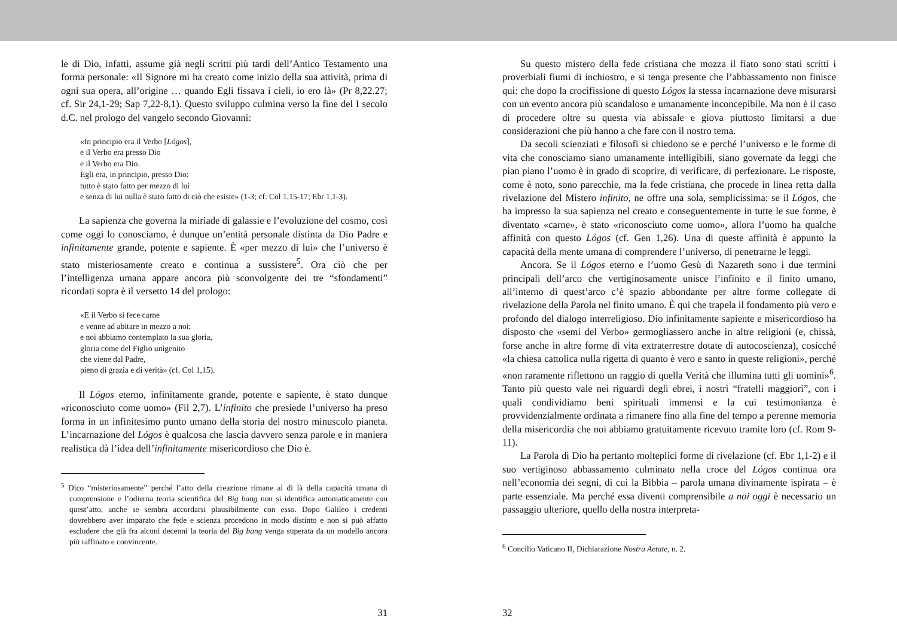le di Dio, infatti, assume già negli scritti più tardi dell’Antico Testamento una forma personale: «Il Signore mi ha creato come inizio della sua attività, prima di ogni sua opera, all’origine … quando Egli fissava i cieli, io ero là» (Pr 8,22.27; cf. Sir 24,1-29; Sap 7,22-8,1). Questo sviluppo culmina verso la fine del I secolo d.C. nel prologo del vangelo secondo Giovanni:
«In principio era il Verbo [Lógos],
e il Verbo era presso Dio
e il Verbo era Dio.
Egli era, in principio, presso Dio:
tutto è stato fatto per mezzo di lui
e senza di lui nulla è stato fatto di ciò che esiste» (1-3; cf. Col 1,15-17; Ebr 1,1-3).
La sapienza che governa la miriade di galassie e l’evoluzione del cosmo, così come oggi lo conosciamo, è dunque un’entità personale distinta da Dio Padre e infinitamente grande, potente e sapiente. È «per mezzo di lui» che l’universo è stato misteriosamente creato e continua a sussistere<sup>5</sup>. Ora ciò che per l’intelligenza umana appare ancora più sconvolgente dei tre “sfondamenti” ricordati sopra è il versetto 14 del prologo:
«E il Verbo si fece carne
e venne ad abitare in mezzo a noi;
e noi abbiamo contemplato la sua gloria,
gloria come del Figlio unigenito
che viene dal Padre,
pieno di grazia e di verità» (cf. Col 1,15).
Il Lógos eterno, infinitamente grande, potente e sapiente, è stato dunque «riconosciuto come uomo» (Fil 2,7). L’infinito che presiede l’universo ha preso forma in un infinitesimo punto umano della storia del nostro minuscolo pianeta. L’incarnazione del Lógos è qualcosa che lascia davvero senza parole e in maniera realistica dà l’idea dell’infinitamente misericordioso che Dio è.
<sup>5</sup> Dico “misteriosamente” perché l’atto della creazione rimane al di là della capacità umana di comprensione e l’odierna teoria scientifica del Big bang non si identifica automaticamente con quest’atto, anche se sembra accordarsi plausibilmente con esso. Dopo Galileo i credenti dovrebbero aver imparato che fede e scienza procedono in modo distinto e non si può affatto escludere che già fra alcuni decenni la teoria del Big bang venga superata da un modello ancora più raffinato e convincente.
31
Su questo mistero della fede cristiana che mozza il fiato sono stati scritti i proverbiali fiumi di inchiostro, e si tenga presente che l’abbassamento non finisce qui: che dopo la crocifissione di questo Lógos la stessa incarnazione deve misurarsi con un evento ancora più scandaloso e umanamente inconcepibile. Ma non è il caso di procedere oltre su questa via abissale e giova piuttosto limitarsi a due considerazioni che più hanno a che fare con il nostro tema.
Da secoli scienziati e filosofi si chiedono se e perché l’universo e le forme di vita che conosciamo siano umanamente intelligibili, siano governate da leggi che pian piano l’uomo è in grado di scoprire, di verificare, di perfezionare. Le risposte, come è noto, sono parecchie, ma la fede cristiana, che procede in linea retta dalla rivelazione del Mistero infinito, ne offre una sola, semplicissima: se il Lógos, che ha impresso la sua sapienza nel creato e conseguentemente in tutte le sue forme, è diventato «carne», è stato «riconosciuto come uomo», allora l’uomo ha qualche affinità con questo Lógos (cf. Gen 1,26). Una di queste affinità è appunto la capacità della mente umana di comprendere l’universo, di penetrarne le leggi.
Ancora. Se il Lógos eterno e l’uomo Gesù di Nazareth sono i due termini principali dell’arco che vertiginosamente unisce l’infinito e il finito umano, all’interno di quest’arco c’è spazio abbondante per altre forme collegate di rivelazione della Parola nel finito umano. È qui che trapela il fondamento più vero e profondo del dialogo interreligioso. Dio infinitamente sapiente e misericordioso ha disposto che «semi del Verbo» germogliassero anche in altre religioni (e, chissà, forse anche in altre forme di vita extraterrestre dotate di autocoscienza), cosicché «la chiesa cattolica nulla rigetta di quanto è vero e santo in queste religioni», perché «non raramente riflettono un raggio di quella Verità che illumina tutti gli uomini»<sup>6</sup>. Tanto più questo vale nei riguardi degli ebrei, i nostri “fratelli maggiori”, con i quali condividiamo beni spirituali immensi e la cui testimonianza è provvidenzialmente ordinata a rimanere fino alla fine del tempo a perenne memoria della misericordia che noi abbiamo gratuitamente ricevuto tramite loro (cf. Rom 9-11).
La Parola di Dio ha pertanto molteplici forme di rivelazione (cf. Ebr 1,1-2) e il suo vertiginoso abbassamento culminato nella croce del Lógos continua ora nell’economia dei segni, di cui la Bibbia – parola umana divinamente ispirata – è parte essenziale. Ma perché essa diventi comprensibile a noi oggi è necessario un passaggio ulteriore, quello della nostra interpreta-
<sup>6</sup> Concilio Vaticano II, Dichiarazione Nostra Aetate, n. 2.
32